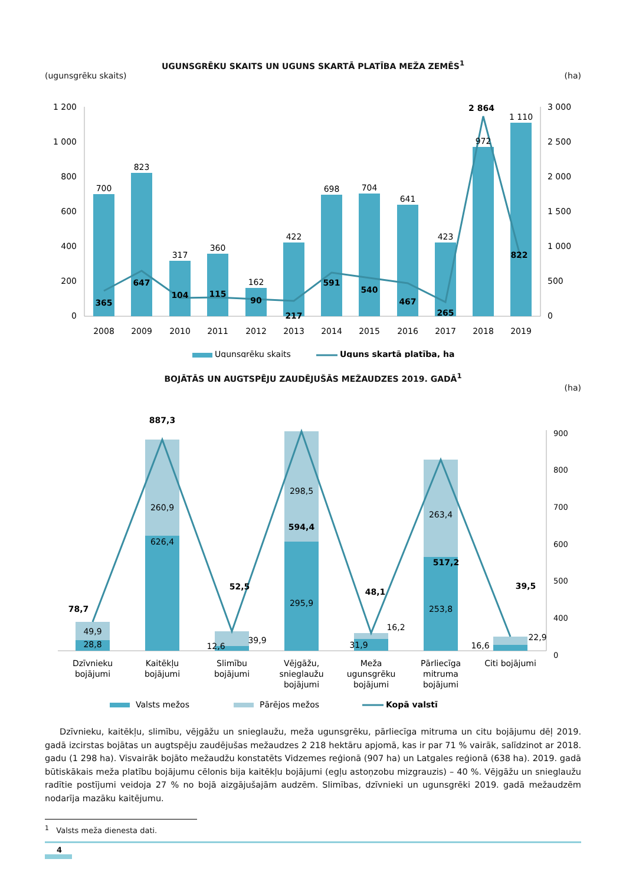UGUNSGRĒKU SKAITS UN UGUNS SKARTĀ PLATĪBA MEŽA ZEMĒS<sup>1</sup>
(ugunsgrēku skaits) (ha)
1 200
1 000
800
600
400
200
0
3 000
2 500
2 000
1 500
1 000
500
0
700
823
317
360
162
422
698
704
641
423
972
1 110
365
647
104
115
90
217
591
540
467
265
2 864
822
2008
2009
2010
2011
2012
2013
2014
2015
2016
2017
2018
2019
Ugunsgrēku skaits
Uguns skartā platība, ha
BOJĀTĀS UN AUGTSPĒJU ZAUDĒJUŠĀS MEŽAUDZES 2019. GADĀ<sup>1</sup>
(ha)
900
800
700
600
500
400
0
49,9
28,8
260,9
626,4
39,9
12,6
298,5
295,9
16,2
31,9
263,4
253,8
22,9
16,6
78,7
887,3
52,5
594,4
48,1
517,2
39,5
Dzīvnieku
bojājumi
Kaitēkļu
bojājumi
Slimību
bojājumi
Vējgāžu,
snieglaužu
bojājumi
Meža
ugunsgrēku
bojājumi
Pārliecīga
mitruma
bojājumi
Citi bojājumi
Valsts mežos
Pārējos mežos
Kopā valstī
Dzīvnieku, kaitēkļu, slimību, vējgāžu un snieglaužu, meža ugunsgrēku, pārliecīga mitruma un citu bojājumu dēļ 2019. gadā izcirstas bojātas un augtspēju zaudējušas mežaudzes 2 218 hektāru apjomā, kas ir par 71 % vairāk, salīdzinot ar 2018. gadu (1 298 ha). Visvairāk bojāto mežaudžu konstatēts Vidzemes reģionā (907 ha) un Latgales reģionā (638 ha). 2019. gadā būtiskākais meža platību bojājumu cēlonis bija kaitēkļu bojājumi (egļu astoņzobu mizgrauzis) – 40 %. Vējgāžu un snieglaužu radītie postījumi veidoja 27 % no bojā aizgājušajām audzēm. Slimības, dzīvnieki un ugunsgrēki 2019. gadā mežaudzēm nodarīja mazāku kaitējumu.
<sup>1</sup> Valsts meža dienesta dati.
4